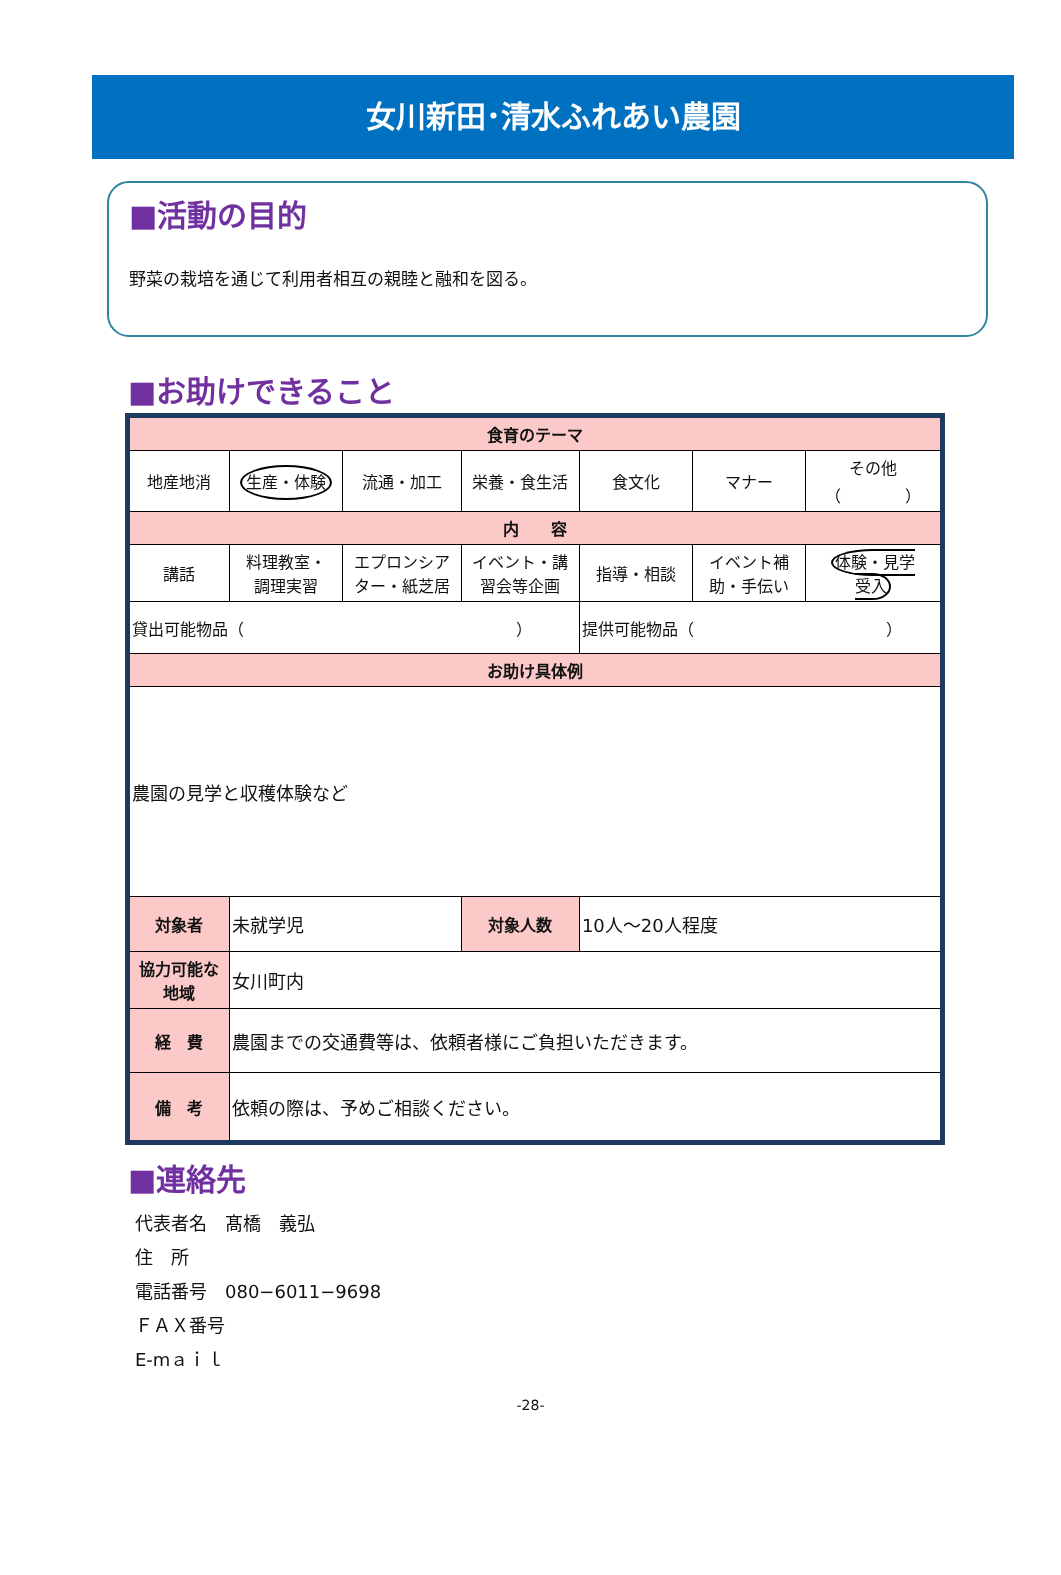女川新田･清水ふれあい農園
■活動の目的
野菜の栽培を通じて利用者相互の親睦と融和を図る。
■お助けできること
| 食育のテーマ | | | | | | |
| --- | --- | --- | --- | --- | --- | --- |
| 地産地消 | 生産・体験 | 流通・加工 | 栄養・食生活 | 食文化 | マナー | その他 （ ） |
| 内 容 | | | | | | |
| 講話 | 料理教室・ 調理実習 | エプロンシア ター・紙芝居 | イベント・講 習会等企画 | 指導・相談 | イベント補 助・手伝い | 体験・見学 受入 |
| 貸出可能物品（ ） | | | | 提供可能物品（ ） | | |
| お助け具体例 | | | | | | |
| 農園の見学と収穫体験など | | | | | | |
| 対象者 | 未就学児 | | 対象人数 | 10人～20人程度 | | |
| 協力可能な 地域 | 女川町内 | | | | | |
| 経 費 | 農園までの交通費等は、依頼者様にご負担いただきます。 | | | | | |
| 備 考 | 依頼の際は、予めご相談ください。 | | | | | |
■連絡先
代表者名　髙橋　義弘
住　所
電話番号　080−6011−9698
ＦＡＸ番号
E-mａｉｌ
-28-